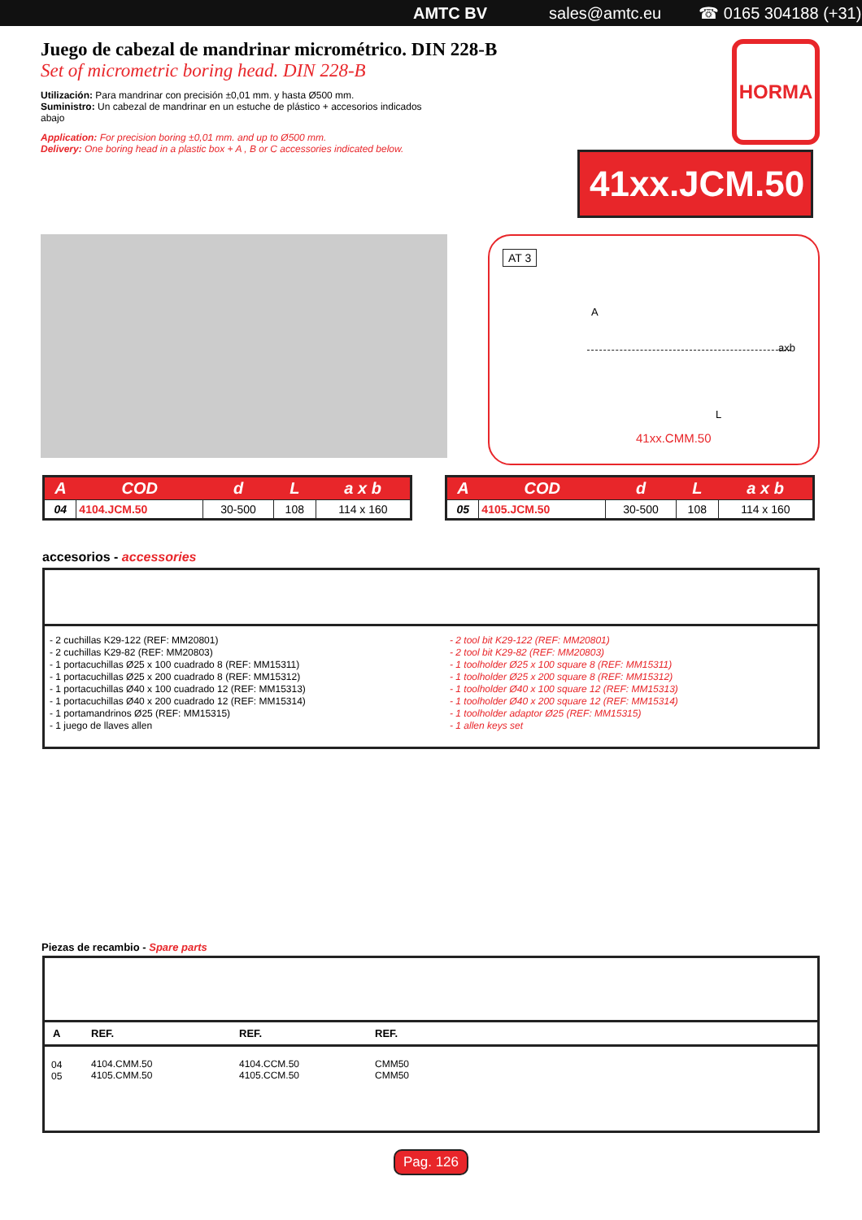AMTC BV sales@amtc.eu ☎ 0165 304188 (+31)
Juego de cabezal de mandrinar micrométrico. DIN 228-B
Set of micrometric boring head. DIN 228-B
Utilización: Para mandrinar con precisión ±0,01 mm. y hasta Ø500 mm.
Suministro: Un cabezal de mandrinar en un estuche de plástico + accesorios indicados abajo
Application: For precision boring ±0,01 mm. and up to Ø500 mm.
Delivery: One boring head in a plastic box + A , B or C accessories indicated below.
HORMA
41xx.JCM.50
AT 3
A
L
axb
41xx.CMM.50
| A | COD | d | L | a x b |
| --- | --- | --- | --- | --- |
| 04 | 4104.JCM.50 | 30-500 | 108 | 114 x 160 |
| A | COD | d | L | a x b |
| --- | --- | --- | --- | --- |
| 05 | 4105.JCM.50 | 30-500 | 108 | 114 x 160 |
accesorios - accessories
- 2 cuchillas K29-122 (REF: MM20801)
- 2 cuchillas K29-82 (REF: MM20803)
- 1 portacuchillas Ø25 x 100 cuadrado 8 (REF: MM15311)
- 1 portacuchillas Ø25 x 200 cuadrado 8 (REF: MM15312)
- 1 portacuchillas Ø40 x 100 cuadrado 12 (REF: MM15313)
- 1 portacuchillas Ø40 x 200 cuadrado 12 (REF: MM15314)
- 1 portamandrinos Ø25 (REF: MM15315)
- 1 juego de llaves allen
- 2 tool bit K29-122 (REF: MM20801)
- 2 tool bit K29-82 (REF: MM20803)
- 1 toolholder Ø25 x 100 square 8 (REF: MM15311)
- 1 toolholder Ø25 x 200 square 8 (REF: MM15312)
- 1 toolholder Ø40 x 100 square 12 (REF: MM15313)
- 1 toolholder Ø40 x 200 square 12 (REF: MM15314)
- 1 toolholder adaptor Ø25 (REF: MM15315)
- 1 allen keys set
Piezas de recambio - Spare parts
| A | REF. | REF. | REF. |
| --- | --- | --- | --- |
| 04 05 | 4104.CMM.50 4105.CMM.50 | 4104.CCM.50 4105.CCM.50 | CMM50 CMM50 |
Pag. 126